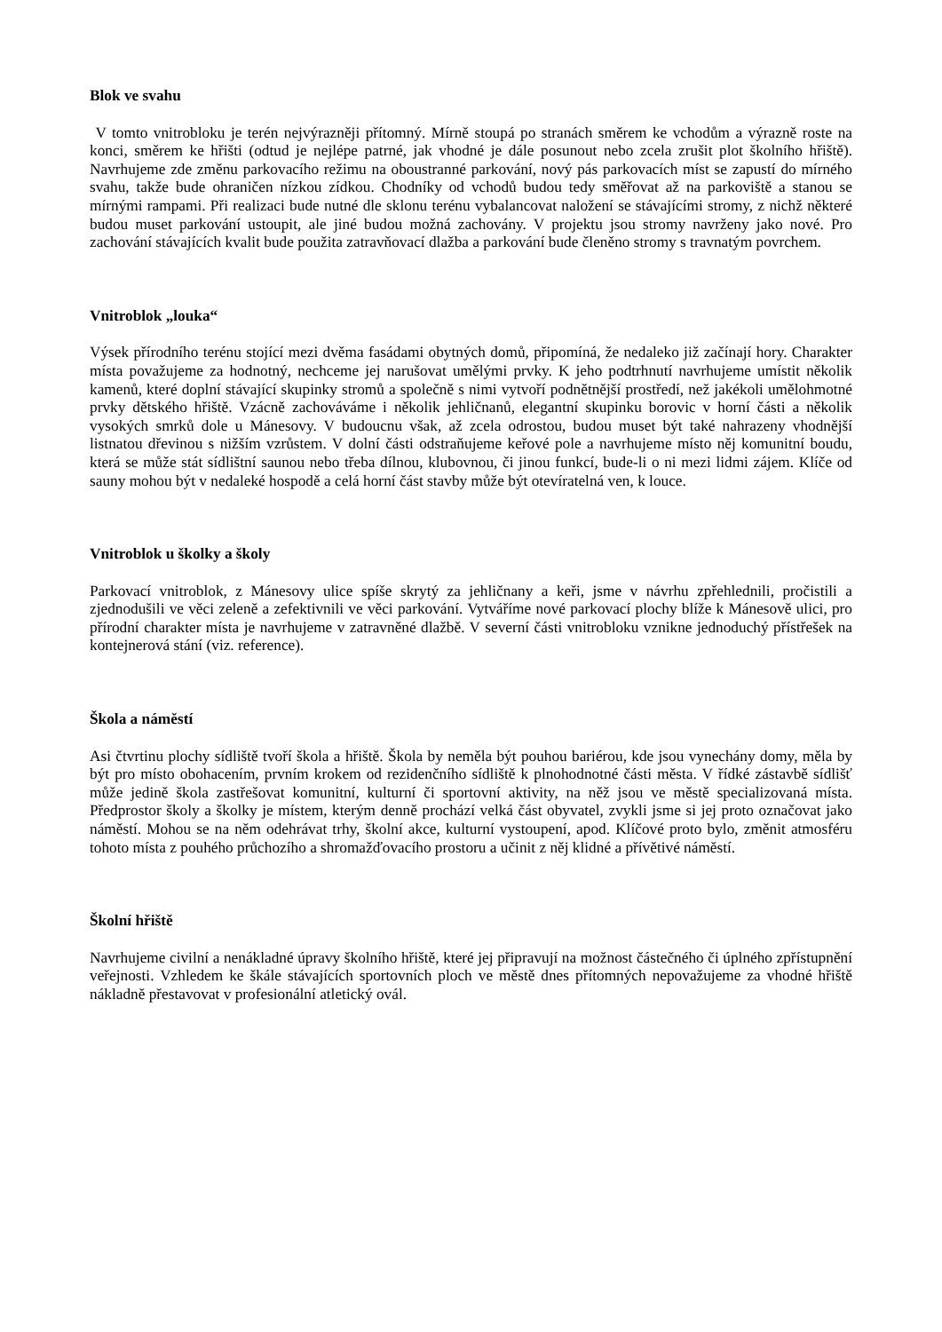Blok ve svahu
V tomto vnitrobloku je terén nejvýrazněji přítomný. Mírně stoupá po stranách směrem ke vchodům a výrazně roste na konci, směrem ke hřišti (odtud je nejlépe patrné, jak vhodné je dále posunout nebo zcela zrušit plot školního hřiště). Navrhujeme zde změnu parkovacího režimu na oboustranné parkování, nový pás parkovacích míst se zapustí do mírného svahu, takže bude ohraničen nízkou zídkou. Chodníky od vchodů budou tedy směřovat až na parkoviště a stanou se mírnými rampami. Při realizaci bude nutné dle sklonu terénu vybalancovat naložení se stávajícími stromy, z nichž některé budou muset parkování ustoupit, ale jiné budou možná zachovány. V projektu jsou stromy navrženy jako nové. Pro zachování stávajících kvalit bude použita zatravňovací dlažba a parkování bude členěno stromy s travnatým povrchem.
Vnitroblok „louka“
Výsek přírodního terénu stojící mezi dvěma fasádami obytných domů, připomíná, že nedaleko již začínají hory. Charakter místa považujeme za hodnotný, nechceme jej narušovat umělými prvky. K jeho podtrhnutí navrhujeme umístit několik kamenů, které doplní stávající skupinky stromů a společně s nimi vytvoří podnětnější prostředí, než jakékoli umělohmotné prvky dětského hřiště. Vzácně zachováváme i několik jehličnanů, elegantní skupinku borovic v horní části a několik vysokých smrků dole u Mánesovy. V budoucnu však, až zcela odrostou, budou muset být také nahrazeny vhodnější listnatou dřevinou s nižším vzrůstem. V dolní části odstraňujeme keřové pole a navrhujeme místo něj komunitní boudu, která se může stát sídlištní saunou nebo třeba dílnou, klubovnou, či jinou funkcí, bude-li o ni mezi lidmi zájem. Klíče od sauny mohou být v nedaleké hospodě a celá horní část stavby může být otevíratelná ven, k louce.
Vnitroblok u školky a školy
Parkovací vnitroblok, z Mánesovy ulice spíše skrytý za jehličnany a keři, jsme v návrhu zpřehlednili, pročistili a zjednodušili ve věci zeleně a zefektivnili ve věci parkování. Vytváříme nové parkovací plochy blíže k Mánesově ulici, pro přírodní charakter místa je navrhujeme v zatravněné dlažbě. V severní části vnitrobloku vznikne jednoduchý přístřešek na kontejnerová stání (viz. reference).
Škola a náměstí
Asi čtvrtinu plochy sídliště tvoří škola a hřiště. Škola by neměla být pouhou bariérou, kde jsou vynechány domy, měla by být pro místo obohacením, prvním krokem od rezidenčního sídliště k plnohodnotné části města. V řídké zástavbě sídlišť může jedině škola zastřešovat komunitní, kulturní či sportovní aktivity, na něž jsou ve městě specializovaná místa. Předprostor školy a školky je místem, kterým denně prochází velká část obyvatel, zvykli jsme si jej proto označovat jako náměstí. Mohou se na něm odehrávat trhy, školní akce, kulturní vystoupení, apod. Klíčové proto bylo, změnit atmosféru tohoto místa z pouhého průchozího a shromažďovacího prostoru a učinit z něj klidné a přívětivé náměstí.
Školní hřiště
Navrhujeme civilní a nenákladné úpravy školního hřiště, které jej připravují na možnost částečného či úplného zpřístupnění veřejnosti. Vzhledem ke škále stávajících sportovních ploch ve městě dnes přítomných nepovažujeme za vhodné hřiště nákladně přestavovat v profesionální atletický ovál.